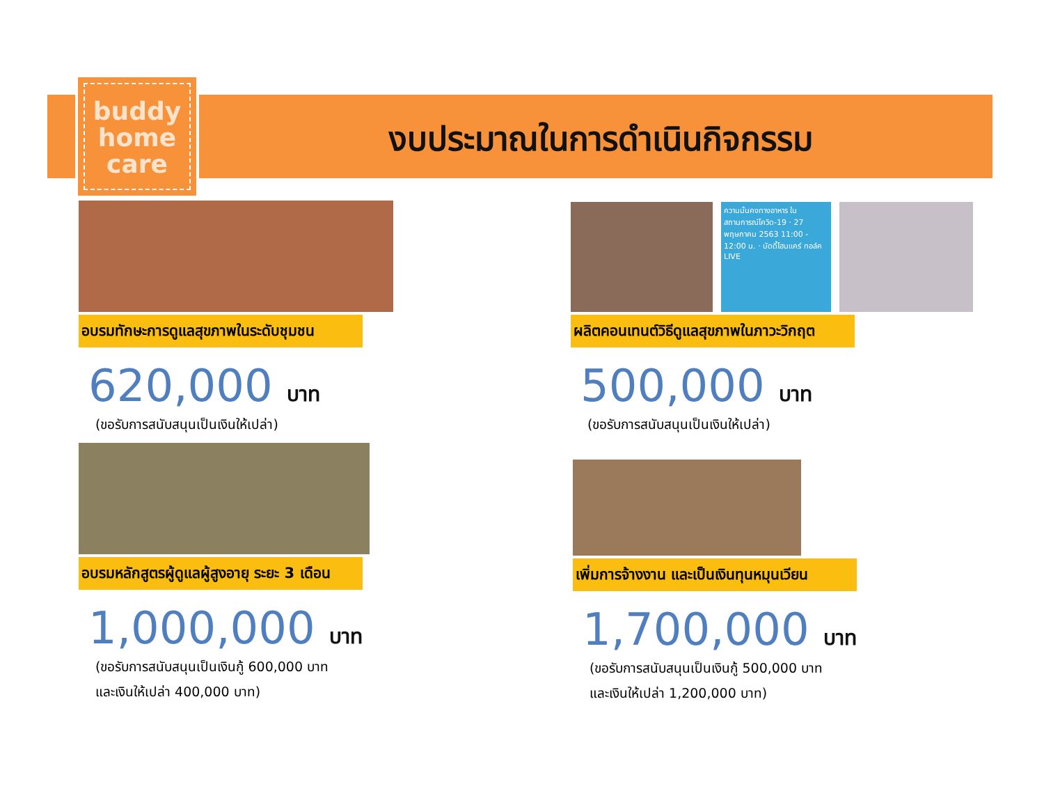buddy
home
care
งบประมาณในการดำเนินกิจกรรม
อบรมทักษะการดูแลสุขภาพในระดับชุมชน
620,000 บาท
(ขอรับการสนับสนุนเป็นเงินให้เปล่า)
ความมั่นคงทางอาหาร ในสถานการณ์โควิด-19 · 27 พฤษภาคม 2563 11:00 - 12:00 น. · บัดดี้โฮมแคร์ ทอล์ค LIVE
ผลิตคอนเทนต์วิธีดูแลสุขภาพในภาวะวิกฤต
500,000 บาท
(ขอรับการสนับสนุนเป็นเงินให้เปล่า)
อบรมหลักสูตรผู้ดูแลผู้สูงอายุ ระยะ 3 เดือน
1,000,000 บาท
(ขอรับการสนับสนุนเป็นเงินกู้ 600,000 บาท
และเงินให้เปล่า 400,000 บาท)
เพิ่มการจ้างงาน และเป็นเงินทุนหมุนเวียน
1,700,000 บาท
(ขอรับการสนับสนุนเป็นเงินกู้ 500,000 บาท
และเงินให้เปล่า 1,200,000 บาท)